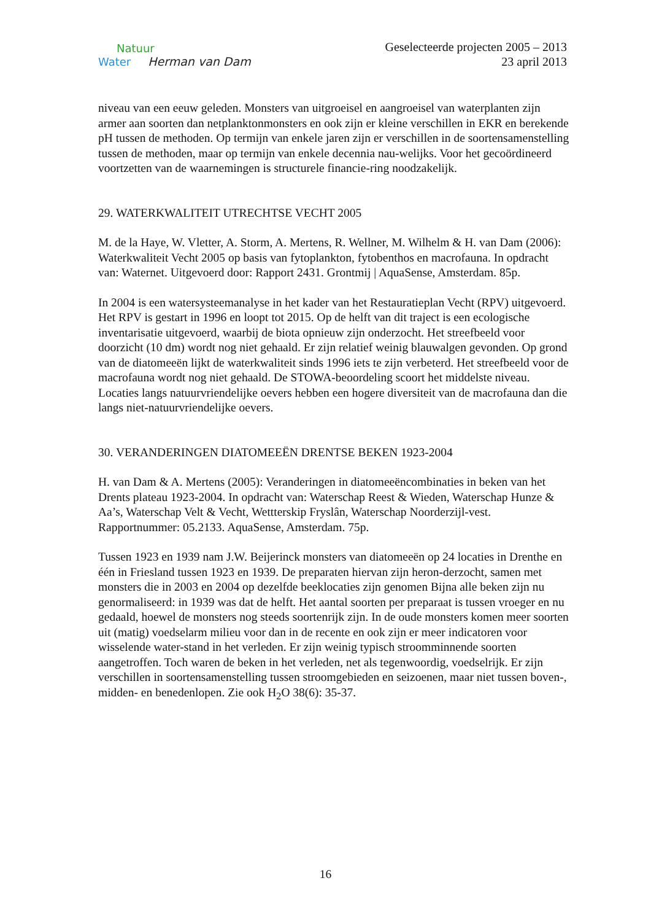Natuur
Water Herman van Dam
Geselecteerde projecten 2005 – 2013
23 april 2013
niveau van een eeuw geleden. Monsters van uitgroeisel en aangroeisel van waterplanten zijn armer aan soorten dan netplanktonmonsters en ook zijn er kleine verschillen in EKR en berekende pH tussen de methoden. Op termijn van enkele jaren zijn er verschillen in de soortensamenstelling tussen de methoden, maar op termijn van enkele decennia nau-welijks. Voor het gecoördineerd voortzetten van de waarnemingen is structurele financie-ring noodzakelijk.
29. WATERKWALITEIT UTRECHTSE VECHT 2005
M. de la Haye, W. Vletter, A. Storm, A. Mertens, R. Wellner, M. Wilhelm & H. van Dam (2006): Waterkwaliteit Vecht 2005 op basis van fytoplankton, fytobenthos en macrofauna. In opdracht van: Waternet. Uitgevoerd door: Rapport 2431. Grontmij | AquaSense, Amsterdam. 85p.
In 2004 is een watersysteemanalyse in het kader van het Restauratieplan Vecht (RPV) uitgevoerd. Het RPV is gestart in 1996 en loopt tot 2015. Op de helft van dit traject is een ecologische inventarisatie uitgevoerd, waarbij de biota opnieuw zijn onderzocht. Het streefbeeld voor doorzicht (10 dm) wordt nog niet gehaald. Er zijn relatief weinig blauwalgen gevonden. Op grond van de diatomeeën lijkt de waterkwaliteit sinds 1996 iets te zijn verbeterd. Het streefbeeld voor de macrofauna wordt nog niet gehaald. De STOWA-beoordeling scoort het middelste niveau. Locaties langs natuurvriendelijke oevers hebben een hogere diversiteit van de macrofauna dan die langs niet-natuurvriendelijke oevers.
30. VERANDERINGEN DIATOMEEËN DRENTSE BEKEN 1923-2004
H. van Dam & A. Mertens (2005): Veranderingen in diatomeeëncombinaties in beken van het Drents plateau 1923-2004. In opdracht van: Waterschap Reest & Wieden, Waterschap Hunze & Aa’s, Waterschap Velt & Vecht, Wettterskip Fryslân, Waterschap Noorderzijl-vest. Rapportnummer: 05.2133. AquaSense, Amsterdam. 75p.
Tussen 1923 en 1939 nam J.W. Beijerinck monsters van diatomeeën op 24 locaties in Drenthe en één in Friesland tussen 1923 en 1939. De preparaten hiervan zijn heron-derzocht, samen met monsters die in 2003 en 2004 op dezelfde beeklocaties zijn genomen Bijna alle beken zijn nu genormaliseerd: in 1939 was dat de helft. Het aantal soorten per preparaat is tussen vroeger en nu gedaald, hoewel de monsters nog steeds soortenrijk zijn. In de oude monsters komen meer soorten uit (matig) voedselarm milieu voor dan in de recente en ook zijn er meer indicatoren voor wisselende water-stand in het verleden. Er zijn weinig typisch stroomminnende soorten aangetroffen. Toch waren de beken in het verleden, net als tegenwoordig, voedselrijk. Er zijn verschillen in soortensamenstelling tussen stroomgebieden en seizoenen, maar niet tussen boven-, midden- en benedenlopen. Zie ook H<sub>2</sub>O 38(6): 35-37.
16